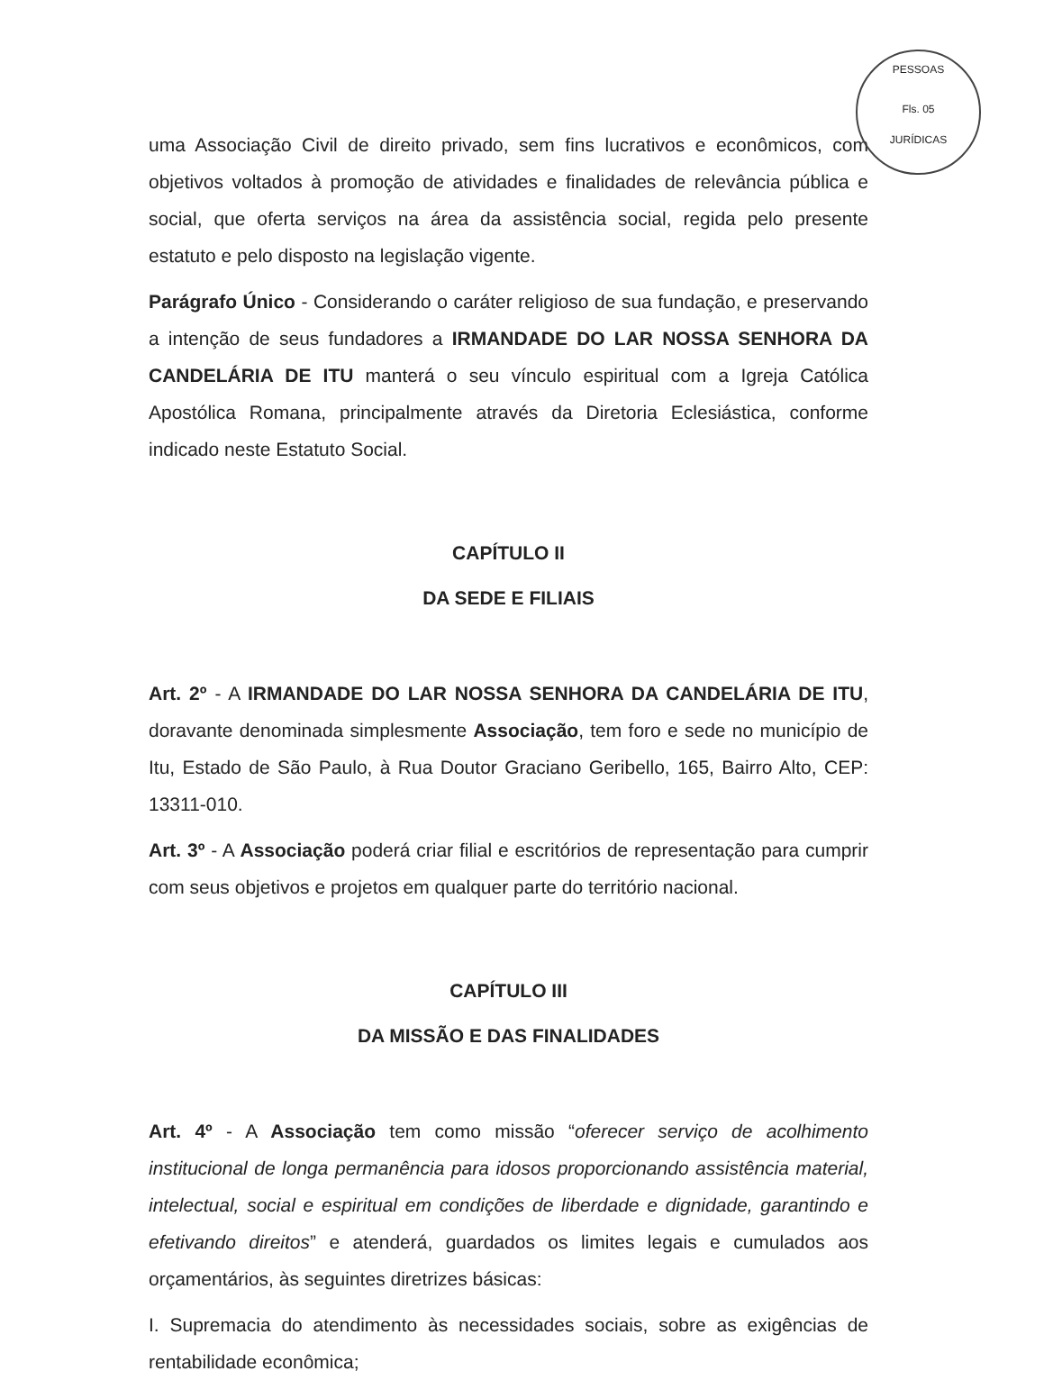PESSOAS
Fls. 05
JURÍDICAS
uma Associação Civil de direito privado, sem fins lucrativos e econômicos, com objetivos voltados à promoção de atividades e finalidades de relevância pública e social, que oferta serviços na área da assistência social, regida pelo presente estatuto e pelo disposto na legislação vigente.
Parágrafo Único - Considerando o caráter religioso de sua fundação, e preservando a intenção de seus fundadores a IRMANDADE DO LAR NOSSA SENHORA DA CANDELÁRIA DE ITU manterá o seu vínculo espiritual com a Igreja Católica Apostólica Romana, principalmente através da Diretoria Eclesiástica, conforme indicado neste Estatuto Social.
CAPÍTULO II
DA SEDE E FILIAIS
Art. 2º - A IRMANDADE DO LAR NOSSA SENHORA DA CANDELÁRIA DE ITU, doravante denominada simplesmente Associação, tem foro e sede no município de Itu, Estado de São Paulo, à Rua Doutor Graciano Geribello, 165, Bairro Alto, CEP: 13311-010.
Art. 3º - A Associação poderá criar filial e escritórios de representação para cumprir com seus objetivos e projetos em qualquer parte do território nacional.
CAPÍTULO III
DA MISSÃO E DAS FINALIDADES
Art. 4º - A Associação tem como missão “oferecer serviço de acolhimento institucional de longa permanência para idosos proporcionando assistência material, intelectual, social e espiritual em condições de liberdade e dignidade, garantindo e efetivando direitos” e atenderá, guardados os limites legais e cumulados aos orçamentários, às seguintes diretrizes básicas:
I. Supremacia do atendimento às necessidades sociais, sobre as exigências de rentabilidade econômica;